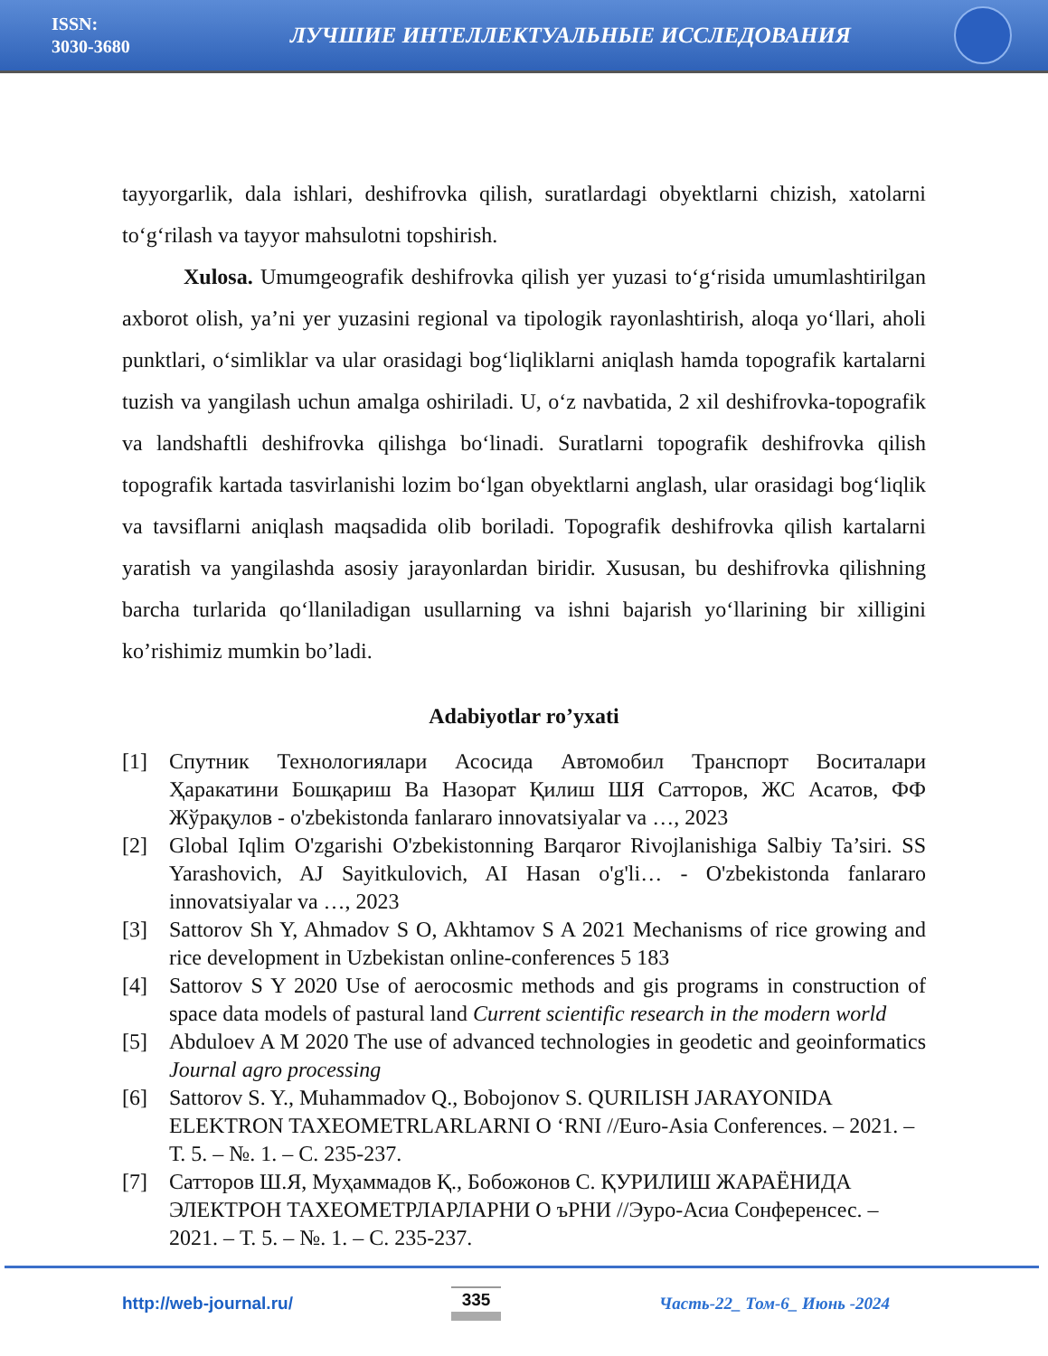ISSN:
3030-3680
ЛУЧШИЕ ИНТЕЛЛЕКТУАЛЬНЫЕ ИССЛЕДОВАНИЯ
tayyorgarlik, dala ishlari, deshifrovka qilish, suratlardagi obyektlarni chizish, xatolarni to‘g‘rilash va tayyor mahsulotni topshirish.
Xulosa. Umumgeografik deshifrovka qilish yer yuzasi to‘g‘risida umumlashtirilgan axborot olish, ya’ni yer yuzasini regional va tipologik rayonlashtirish, aloqa yo‘llari, aholi punktlari, o‘simliklar va ular orasidagi bog‘liqliklarni aniqlash hamda topografik kartalarni tuzish va yangilash uchun amalga oshiriladi. U, o‘z navbatida, 2 xil deshifrovka-topografik va landshaftli deshifrovka qilishga bo‘linadi. Suratlarni topografik deshifrovka qilish topografik kartada tasvirlanishi lozim bo‘lgan obyektlarni anglash, ular orasidagi bog‘liqlik va tavsiflarni aniqlash maqsadida olib boriladi. Topografik deshifrovka qilish kartalarni yaratish va yangilashda asosiy jarayonlardan biridir. Xususan, bu deshifrovka qilishning barcha turlarida qo‘llaniladigan usullarning va ishni bajarish yo‘llarining bir xilligini ko’rishimiz mumkin bo’ladi.
Adabiyotlar ro’yxati
[1] Спутник Технологиялари Асосида Автомобил Транспорт Воситалари Ҳаракатини Бошқариш Ва Назорат Қилиш ШЯ Сатторов, ЖС Асатов, ФФ Жўрақулов - o'zbekistonda fanlararo innovatsiyalar va …, 2023
[2] Global Iqlim O'zgarishi O'zbekistonning Barqaror Rivojlanishiga Salbiy Ta’siri. SS Yarashovich, AJ Sayitkulovich, AI Hasan o'g'li… - O'zbekistonda fanlararo innovatsiyalar va …, 2023
[3] Sattorov Sh Y, Ahmadov S O, Akhtamov S A 2021 Mechanisms of rice growing and rice development in Uzbekistan online-conferences 5 183
[4] Sattorov S Y 2020 Use of aerocosmic methods and gis programs in construction of space data models of pastural land Current scientific research in the modern world
[5] Abduloev A M 2020 The use of advanced technologies in geodetic and geoinformatics Journal agro processing
[6] Sattorov S. Y., Muhammadov Q., Bobojonov S. QURILISH JARAYONIDA ELEKTRON TAXEOMETRLARLARNI O ‘RNI //Euro-Asia Conferences. – 2021. – Т. 5. – №. 1. – С. 235-237.
[7] Сатторов Ш.Я, Муҳаммадов Қ., Бобожонов С. ҚУРИЛИШ ЖАРАЁНИДА ЭЛЕКТРОН ТАХЕОМЕТРЛАРЛАРНИ О ъРНИ //Эуро-Асиа Сонференсес. – 2021. – Т. 5. – №. 1. – С. 235-237.
http://web-journal.ru/ 335 Часть-22_ Том-6_ Июнь -2024